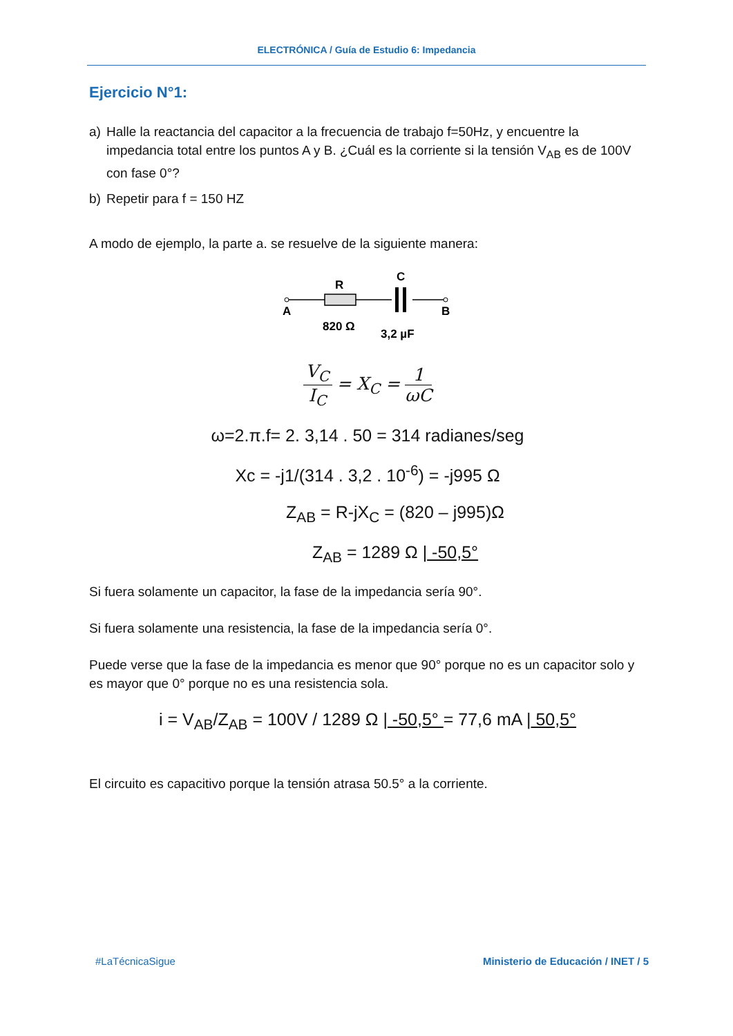ELECTRÓNICA / Guía de Estudio 6: Impedancia
Ejercicio N°1:
a) Halle la reactancia del capacitor a la frecuencia de trabajo f=50Hz, y encuentre la impedancia total entre los puntos A y B. ¿Cuál es la corriente si la tensión V<sub>AB</sub> es de 100V con fase 0°?
b) Repetir para f = 150 HZ
A modo de ejemplo, la parte a. se resuelve de la siguiente manera:
A
B
R
C
820 Ω
3,2 µF
V<sub>C</sub>
I<sub>C</sub>
= X<sub>C</sub> =
1
ωC
ω=2.π.f= 2. 3,14 . 50 = 314 radianes/seg
Xc = -j1/(314 . 3,2 . 10<sup>-6</sup>) = -j995 Ω
Z<sub>AB</sub> = R-jX<sub>C</sub> = (820 – j995)Ω
Z<sub>AB</sub> = 1289 Ω | -50,5°
Si fuera solamente un capacitor, la fase de la impedancia sería 90°.
Si fuera solamente una resistencia, la fase de la impedancia sería 0°.
Puede verse que la fase de la impedancia es menor que 90° porque no es un capacitor solo y es mayor que 0° porque no es una resistencia sola.
i = V<sub>AB</sub>/Z<sub>AB</sub> = 100V / 1289 Ω | -50,5° = 77,6 mA | 50,5°
El circuito es capacitivo porque la tensión atrasa 50.5° a la corriente.
#LaTécnicaSigue Ministerio de Educación / INET / 5